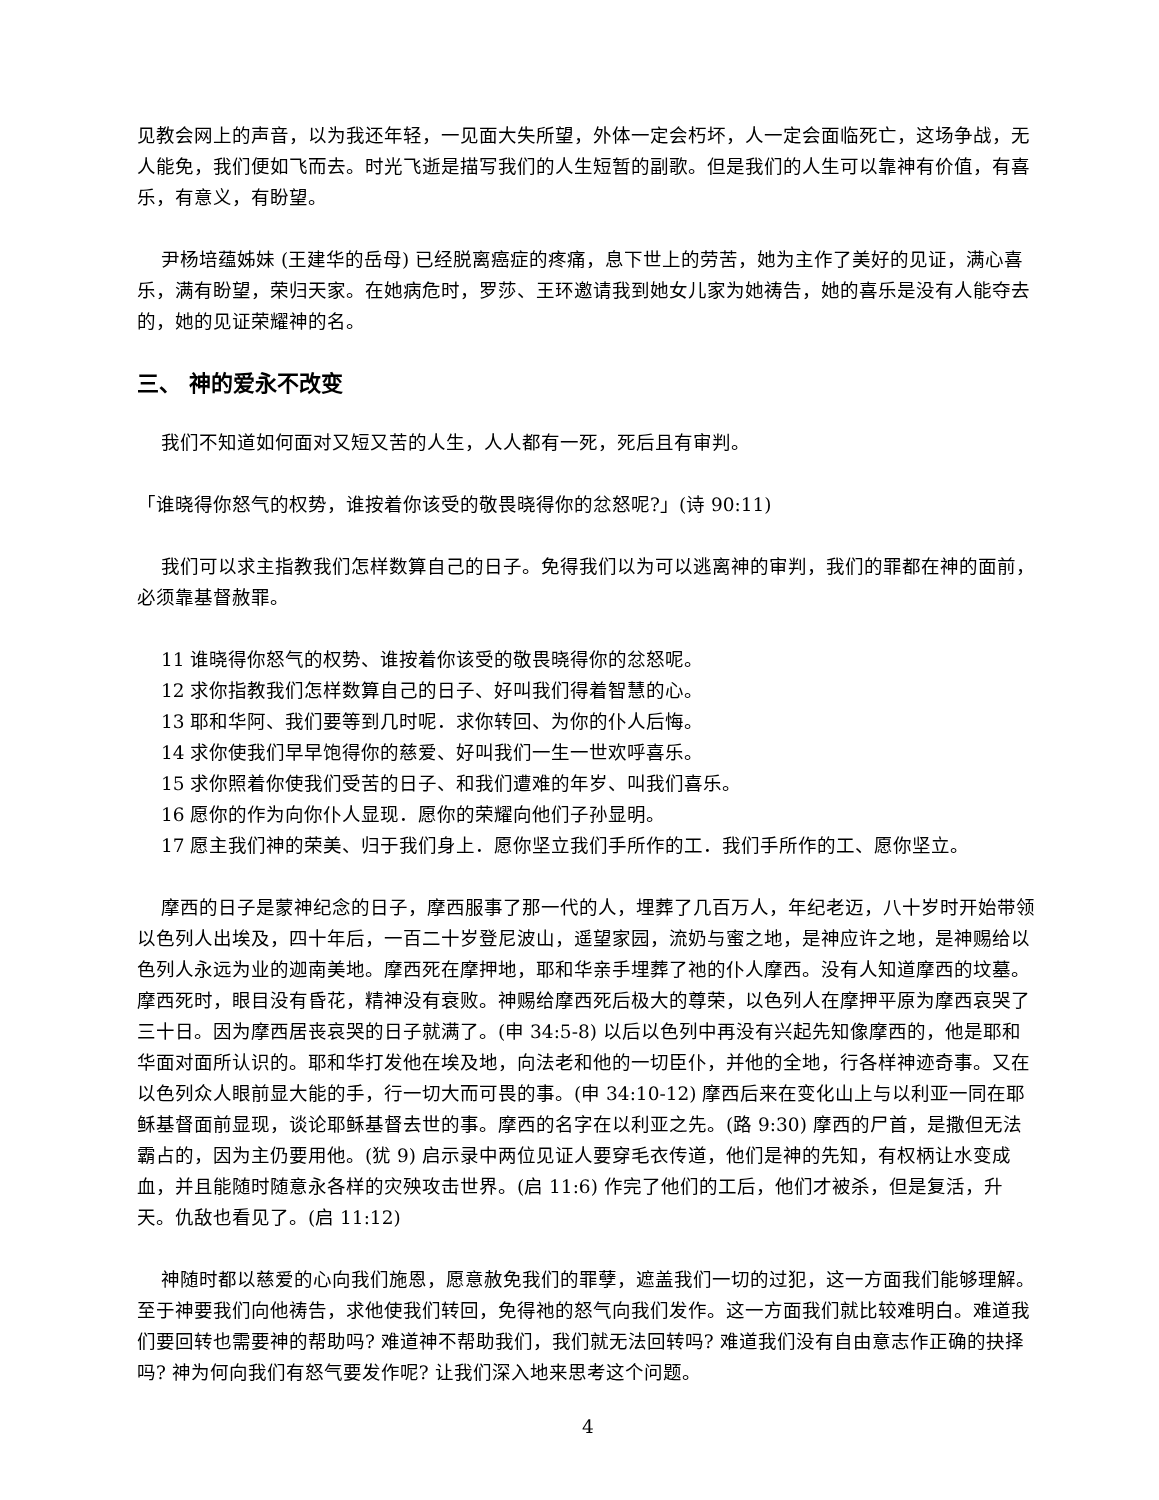见教会网上的声音，以为我还年轻，一见面大失所望，外体一定会朽坏，人一定会面临死亡，这场争战，无人能免，我们便如飞而去。时光飞逝是描写我们的人生短暂的副歌。但是我们的人生可以靠神有价值，有喜乐，有意义，有盼望。
尹杨培蕴姊妹 (王建华的岳母) 已经脱离癌症的疼痛，息下世上的劳苦，她为主作了美好的见证，满心喜乐，满有盼望，荣归天家。在她病危时，罗莎、王环邀请我到她女儿家为她祷告，她的喜乐是没有人能夺去的，她的见证荣耀神的名。
三、 神的爱永不改变
我们不知道如何面对又短又苦的人生，人人都有一死，死后且有审判。
「谁晓得你怒气的权势，谁按着你该受的敬畏晓得你的忿怒呢?」(诗 90:11)
我们可以求主指教我们怎样数算自己的日子。免得我们以为可以逃离神的审判，我们的罪都在神的面前，必须靠基督赦罪。
11 谁晓得你怒气的权势、谁按着你该受的敬畏晓得你的忿怒呢。
12 求你指教我们怎样数算自己的日子、好叫我们得着智慧的心。
13 耶和华阿、我们要等到几时呢．求你转回、为你的仆人后悔。
14 求你使我们早早饱得你的慈爱、好叫我们一生一世欢呼喜乐。
15 求你照着你使我们受苦的日子、和我们遭难的年岁、叫我们喜乐。
16 愿你的作为向你仆人显现．愿你的荣耀向他们子孙显明。
17 愿主我们神的荣美、归于我们身上．愿你坚立我们手所作的工．我们手所作的工、愿你坚立。
摩西的日子是蒙神纪念的日子，摩西服事了那一代的人，埋葬了几百万人，年纪老迈，八十岁时开始带领以色列人出埃及，四十年后，一百二十岁登尼波山，遥望家园，流奶与蜜之地，是神应许之地，是神赐给以色列人永远为业的迦南美地。摩西死在摩押地，耶和华亲手埋葬了祂的仆人摩西。没有人知道摩西的坟墓。摩西死时，眼目没有昏花，精神没有衰败。神赐给摩西死后极大的尊荣，以色列人在摩押平原为摩西哀哭了三十日。因为摩西居丧哀哭的日子就满了。(申 34:5-8) 以后以色列中再没有兴起先知像摩西的，他是耶和华面对面所认识的。耶和华打发他在埃及地，向法老和他的一切臣仆，并他的全地，行各样神迹奇事。又在以色列众人眼前显大能的手，行一切大而可畏的事。(申 34:10-12) 摩西后来在变化山上与以利亚一同在耶稣基督面前显现，谈论耶稣基督去世的事。摩西的名字在以利亚之先。(路 9:30) 摩西的尸首，是撒但无法霸占的，因为主仍要用他。(犹 9) 启示录中两位见证人要穿毛衣传道，他们是神的先知，有权柄让水变成血，并且能随时随意永各样的灾殃攻击世界。(启 11:6) 作完了他们的工后，他们才被杀，但是复活，升天。仇敌也看见了。(启 11:12)
神随时都以慈爱的心向我们施恩，愿意赦免我们的罪孽，遮盖我们一切的过犯，这一方面我们能够理解。至于神要我们向他祷告，求他使我们转回，免得祂的怒气向我们发作。这一方面我们就比较难明白。难道我们要回转也需要神的帮助吗? 难道神不帮助我们，我们就无法回转吗? 难道我们没有自由意志作正确的抉择吗? 神为何向我们有怒气要发作呢? 让我们深入地来思考这个问题。
4